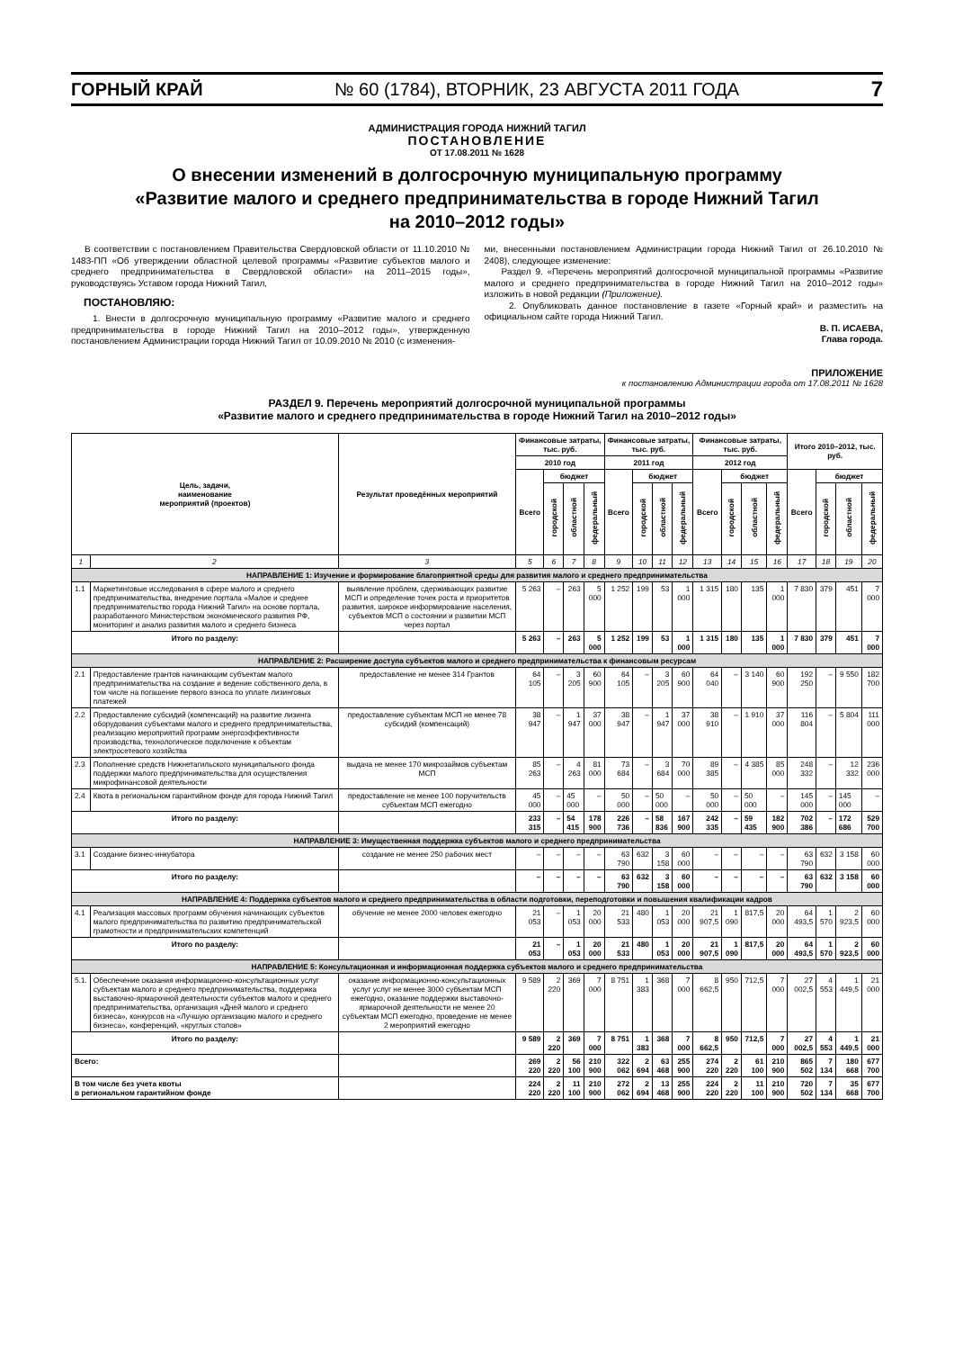ГОРНЫЙ КРАЙ № 60 (1784), ВТОРНИК, 23 АВГУСТА 2011 ГОДА 7
АДМИНИСТРАЦИЯ ГОРОДА НИЖНИЙ ТАГИЛ
ПОСТАНОВЛЕНИЕ
ОТ 17.08.2011 № 1628
О внесении изменений в долгосрочную муниципальную программу
«Развитие малого и среднего предпринимательства в городе Нижний Тагил
на 2010–2012 годы»
В соответствии с постановлением Правительства Свердловской области от 11.10.2010 № 1483-ПП «Об утверждении областной целевой программы «Развитие субъектов малого и среднего предпринимательства в Свердловской области» на 2011–2015 годы», руководствуясь Уставом города Нижний Тагил,
ПОСТАНОВЛЯЮ:
1. Внести в долгосрочную муниципальную программу «Развитие малого и среднего предпринимательства в городе Нижний Тагил на 2010–2012 годы», утвержденную постановлением Администрации города Нижний Тагил от 10.09.2010 № 2010 (с изменения-
ми, внесенными постановлением Администрации города Нижний Тагил от 26.10.2010 № 2408), следующее изменение:
Раздел 9. «Перечень мероприятий долгосрочной муниципальной программы «Развитие малого и среднего предпринимательства в городе Нижний Тагил на 2010–2012 годы» изложить в новой редакции (Приложение).
2. Опубликовать данное постановление в газете «Горный край» и разместить на официальном сайте города Нижний Тагил.
В. П. ИСАЕВА,
Глава города.
ПРИЛОЖЕНИЕ
к постановлению Администрации города от 17.08.2011 № 1628
РАЗДЕЛ 9. Перечень мероприятий долгосрочной муниципальной программы
«Развитие малого и среднего предпринимательства в городе Нижний Тагил на 2010–2012 годы»
| Цель, задачи, наименование мероприятий (проектов) | | Результат проведённых мероприятий | Финансовые затраты, тыс. руб. | | | | Финансовые затраты, тыс. руб. | | | | Финансовые затраты, тыс. руб. | | | | Итого 2010–2012, тыс. руб. | | | |
| --- | --- | --- | --- | --- | --- | --- | --- | --- | --- | --- | --- | --- | --- | --- | --- | --- | --- | --- |
| | | | 2010 год | | | | 2011 год | | | | 2012 год | | | | | | | |
| | | | Всего | бюджет | | | Всего | бюджет | | | Всего | бюджет | | | Всего | бюджет | | |
| | | | | городской | областной | федеральный | | городской | областной | федеральный | | городской | областной | федеральный | | городской | областной | федеральный |
| 1 | 2 | 3 | 5 | 6 | 7 | 8 | 9 | 10 | 11 | 12 | 13 | 14 | 15 | 16 | 17 | 18 | 19 | 20 |
| НАПРАВЛЕНИЕ 1: Изучение и формирование благоприятной среды для развития малого и среднего предпринимательства | | | | | | | | | | | | | | | | | | |
| 1.1 | Маркетинговые исследования в сфере малого и среднего предпринимательства, внедрение портала «Малое и среднее предпринимательство города Нижний Тагил» на основе портала, разработанного Министерством экономического развития РФ, мониторинг и анализ развития малого и среднего бизнеса | выявление проблем, сдерживающих развитие МСП и определение точек роста и приоритетов развития, широкое информирование населения, субъектов МСП о состоянии и развитии МСП через портал | 5 263 | – | 263 | 5 000 | 1 252 | 199 | 53 | 1 000 | 1 315 | 180 | 135 | 1 000 | 7 830 | 379 | 451 | 7 000 |
| Итого по разделу: | | | 5 263 | – | 263 | 5 000 | 1 252 | 199 | 53 | 1 000 | 1 315 | 180 | 135 | 1 000 | 7 830 | 379 | 451 | 7 000 |
| НАПРАВЛЕНИЕ 2: Расширение доступа субъектов малого и среднего предпринимательства к финансовым ресурсам | | | | | | | | | | | | | | | | | | |
| 2.1 | Предоставление грантов начинающим субъектам малого предпринимательства на создание и ведение собственного дела, в том числе на погашение первого взноса по уплате лизинговых платежей | предоставление не менее 314 Грантов | 64 105 | – | 3 205 | 60 900 | 64 105 | – | 3 205 | 60 900 | 64 040 | – | 3 140 | 60 900 | 192 250 | – | 9 550 | 182 700 |
| 2.2 | Предоставление субсидий (компенсаций) на развитие лизинга оборудования субъектами малого и среднего предпринимательства, реализацию мероприятий программ энергоэффективности производства, технологическое подключение к объектам электросетевого хозяйства | предоставление субъектам МСП не менее 78 субсидий (компенсаций) | 38 947 | – | 1 947 | 37 000 | 38 947 | – | 1 947 | 37 000 | 38 910 | – | 1 910 | 37 000 | 116 804 | – | 5 804 | 111 000 |
| 2.3 | Пополнение средств Нижнетагильского муниципального фонда поддержки малого предпринимательства для осуществления микрофинансовой деятельности | выдача не менее 170 микрозаймов субъектам МСП | 85 263 | – | 4 263 | 81 000 | 73 684 | – | 3 684 | 70 000 | 89 385 | – | 4 385 | 85 000 | 248 332 | – | 12 332 | 236 000 |
| 2.4 | Квота в региональном гарантийном фонде для города Нижний Тагил | предоставление не менее 100 поручительств субъектам МСП ежегодно | 45 000 | – | 45 000 | – | 50 000 | – | 50 000 | – | 50 000 | – | 50 000 | – | 145 000 | – | 145 000 | – |
| Итого по разделу: | | | 233 315 | – | 54 415 | 178 900 | 226 736 | – | 58 836 | 167 900 | 242 335 | – | 59 435 | 182 900 | 702 386 | – | 172 686 | 529 700 |
| НАПРАВЛЕНИЕ 3: Имущественная поддержка субъектов малого и среднего предпринимательства | | | | | | | | | | | | | | | | | | |
| 3.1 | Создание бизнес-инкубатора | создание не менее 250 рабочих мест | – | – | – | – | 63 790 | 632 | 3 158 | 60 000 | – | – | – | – | 63 790 | 632 | 3 158 | 60 000 |
| Итого по разделу: | | | – | – | – | – | 63 790 | 632 | 3 158 | 60 000 | – | – | – | – | 63 790 | 632 | 3 158 | 60 000 |
| НАПРАВЛЕНИЕ 4: Поддержка субъектов малого и среднего предпринимательства в области подготовки, переподготовки и повышения квалификации кадров | | | | | | | | | | | | | | | | | | |
| 4.1 | Реализация массовых программ обучения начинающих субъектов малого предпринимательства по развитию предпринимательской грамотности и предпринимательских компетенций | обучение не менее 2000 человек ежегодно | 21 053 | – | 1 053 | 20 000 | 21 533 | 480 | 1 053 | 20 000 | 21 907,5 | 1 090 | 817,5 | 20 000 | 64 493,5 | 1 570 | 2 923,5 | 60 000 |
| Итого по разделу: | | | 21 053 | – | 1 053 | 20 000 | 21 533 | 480 | 1 053 | 20 000 | 21 907,5 | 1 090 | 817,5 | 20 000 | 64 493,5 | 1 570 | 2 923,5 | 60 000 |
| НАПРАВЛЕНИЕ 5: Консультационная и информационная поддержка субъектов малого и среднего предпринимательства | | | | | | | | | | | | | | | | | | |
| 5.1. | Обеспечение оказания информационно-консультационных услуг субъектам малого и среднего предпринимательства, поддержка выставочно-ярмарочной деятельности субъектов малого и среднего предпринимательства, организация «Дней малого и среднего бизнеса», конкурсов на «Лучшую организацию малого и среднего бизнеса», конференций, «круглых столов» | оказание информационно-консультационных услуг услуг не менее 3000 субъектам МСП ежегодно, оказание поддержки выставочно-ярмарочной деятельности не менее 20 субъектам МСП ежегодно, проведение не менее 2 мероприятий ежегодно | 9 589 | 2 220 | 369 | 7 000 | 8 751 | 1 383 | 368 | 7 000 | 8 662,5 | 950 | 712,5 | 7 000 | 27 002,5 | 4 553 | 1 449,5 | 21 000 |
| Итого по разделу: | | | 9 589 | 2 220 | 369 | 7 000 | 8 751 | 1 383 | 368 | 7 000 | 8 662,5 | 950 | 712,5 | 7 000 | 27 002,5 | 4 553 | 1 449,5 | 21 000 |
| Всего: | | | 269 220 | 2 220 | 56 100 | 210 900 | 322 062 | 2 694 | 63 468 | 255 900 | 274 220 | 2 220 | 61 100 | 210 900 | 865 502 | 7 134 | 180 668 | 677 700 |
| В том числе без учета квоты в региональном гарантийном фонде | | | 224 220 | 2 220 | 11 100 | 210 900 | 272 062 | 2 694 | 13 468 | 255 900 | 224 220 | 2 220 | 11 100 | 210 900 | 720 502 | 7 134 | 35 668 | 677 700 |